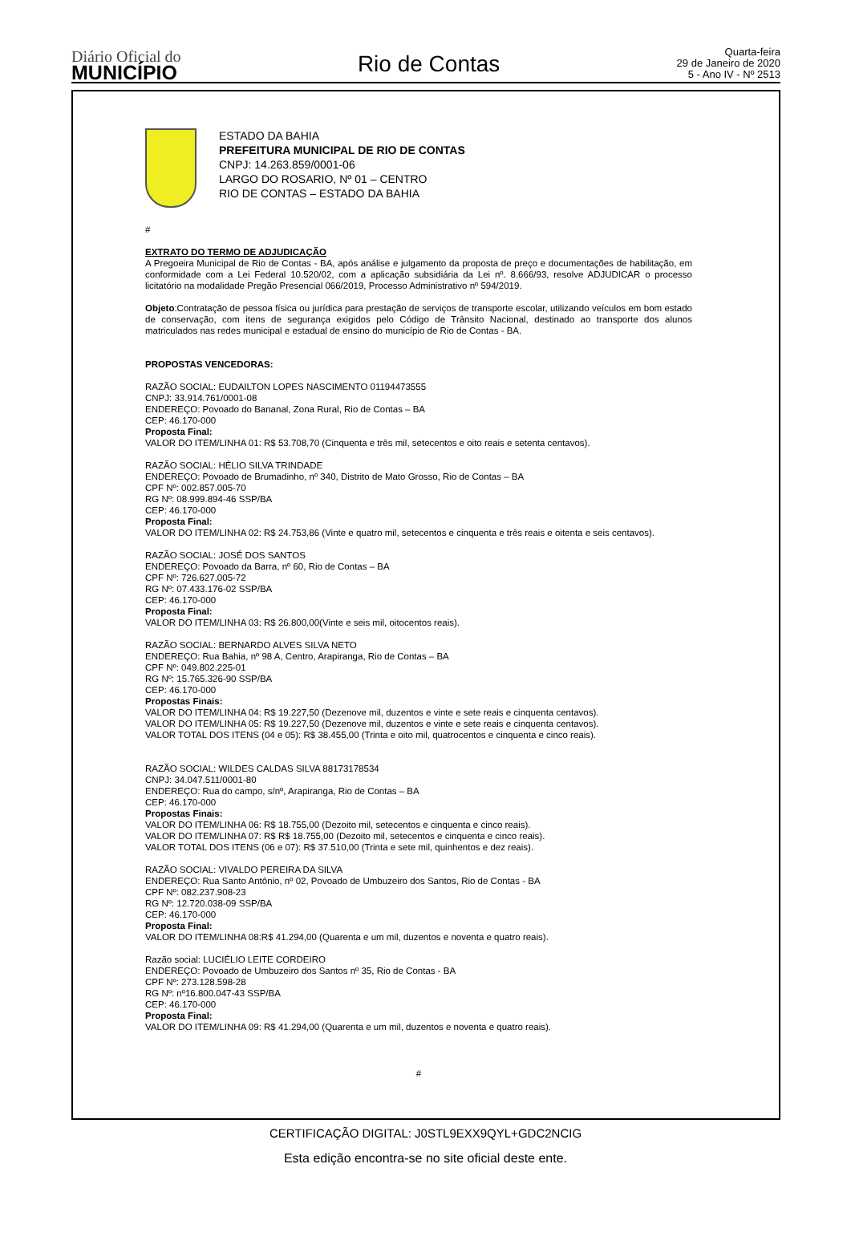Diário Oficial do
MUNICÍPIO
Rio de Contas
Quarta-feira
29 de Janeiro de 2020
5 - Ano IV - Nº 2513
ESTADO DA BAHIA
PREFEITURA MUNICIPAL DE RIO DE CONTAS
CNPJ: 14.263.859/0001-06
LARGO DO ROSARIO, Nº 01 – CENTRO
RIO DE CONTAS – ESTADO DA BAHIA
#
EXTRATO DO TERMO DE ADJUDICAÇÃO
A Pregoeira Municipal de Rio de Contas - BA, após análise e julgamento da proposta de preço e documentações de habilitação, em conformidade com a Lei Federal 10.520/02, com a aplicação subsidiária da Lei nº. 8.666/93, resolve ADJUDICAR o processo licitatório na modalidade Pregão Presencial 066/2019, Processo Administrativo nº 594/2019.
Objeto:Contratação de pessoa física ou jurídica para prestação de serviços de transporte escolar, utilizando veículos em bom estado de conservação, com itens de segurança exigidos pelo Código de Trânsito Nacional, destinado ao transporte dos alunos matriculados nas redes municipal e estadual de ensino do município de Rio de Contas - BA.
PROPOSTAS VENCEDORAS:
RAZÃO SOCIAL: EUDAILTON LOPES NASCIMENTO 01194473555
CNPJ: 33.914.761/0001-08
ENDEREÇO: Povoado do Bananal, Zona Rural, Rio de Contas – BA
CEP: 46.170-000
Proposta Final:
VALOR DO ITEM/LINHA 01: R$ 53.708,70 (Cinquenta e três mil, setecentos e oito reais e setenta centavos).
RAZÃO SOCIAL: HÉLIO SILVA TRINDADE
ENDEREÇO: Povoado de Brumadinho, nº 340, Distrito de Mato Grosso, Rio de Contas – BA
CPF Nº: 002.857.005-70
RG Nº: 08.999.894-46 SSP/BA
CEP: 46.170-000
Proposta Final:
VALOR DO ITEM/LINHA 02: R$ 24.753,86 (Vinte e quatro mil, setecentos e cinquenta e três reais e oitenta e seis centavos).
RAZÃO SOCIAL: JOSÉ DOS SANTOS
ENDEREÇO: Povoado da Barra, nº 60, Rio de Contas – BA
CPF Nº: 726.627.005-72
RG Nº: 07.433.176-02 SSP/BA
CEP: 46.170-000
Proposta Final:
VALOR DO ITEM/LINHA 03: R$ 26.800,00(Vinte e seis mil, oitocentos reais).
RAZÃO SOCIAL: BERNARDO ALVES SILVA NETO
ENDEREÇO: Rua Bahia, nº 98 A, Centro, Arapiranga, Rio de Contas – BA
CPF Nº: 049.802.225-01
RG Nº: 15.765.326-90 SSP/BA
CEP: 46.170-000
Propostas Finais:
VALOR DO ITEM/LINHA 04: R$ 19.227,50 (Dezenove mil, duzentos e vinte e sete reais e cinquenta centavos).
VALOR DO ITEM/LINHA 05: R$ 19.227,50 (Dezenove mil, duzentos e vinte e sete reais e cinquenta centavos).
VALOR TOTAL DOS ITENS (04 e 05): R$ 38.455,00 (Trinta e oito mil, quatrocentos e cinquenta e cinco reais).
RAZÃO SOCIAL: WILDES CALDAS SILVA 88173178534
CNPJ: 34.047.511/0001-80
ENDEREÇO: Rua do campo, s/nº, Arapiranga, Rio de Contas – BA
CEP: 46.170-000
Propostas Finais:
VALOR DO ITEM/LINHA 06: R$ 18.755,00 (Dezoito mil, setecentos e cinquenta e cinco reais).
VALOR DO ITEM/LINHA 07: R$ R$ 18.755,00 (Dezoito mil, setecentos e cinquenta e cinco reais).
VALOR TOTAL DOS ITENS (06 e 07): R$ 37.510,00 (Trinta e sete mil, quinhentos e dez reais).
RAZÃO SOCIAL: VIVALDO PEREIRA DA SILVA
ENDEREÇO: Rua Santo Antônio, nº 02, Povoado de Umbuzeiro dos Santos, Rio de Contas - BA
CPF Nº: 082.237.908-23
RG Nº: 12.720.038-09 SSP/BA
CEP: 46.170-000
Proposta Final:
VALOR DO ITEM/LINHA 08:R$ 41.294,00 (Quarenta e um mil, duzentos e noventa e quatro reais).
Razão social: LUCIÉLIO LEITE CORDEIRO
ENDEREÇO: Povoado de Umbuzeiro dos Santos nº 35, Rio de Contas - BA
CPF Nº: 273.128.598-28
RG Nº: nº16.800.047-43 SSP/BA
CEP: 46.170-000
Proposta Final:
VALOR DO ITEM/LINHA 09: R$ 41.294,00 (Quarenta e um mil, duzentos e noventa e quatro reais).
#
CERTIFICAÇÃO DIGITAL: J0STL9EXX9QYL+GDC2NCIG
Esta edição encontra-se no site oficial deste ente.